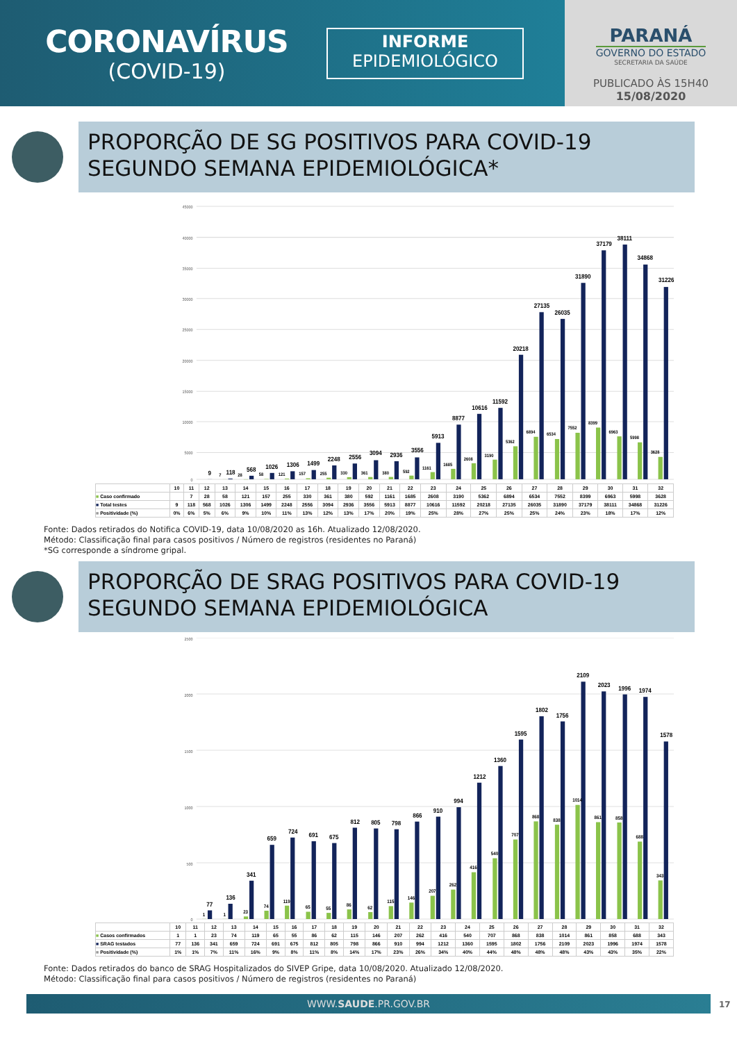CORONAVÍRUS
(COVID-19)
INFORME
EPIDEMIOLÓGICO
PARANÁ
GOVERNO DO ESTADO
SECRETARIA DA SAÚDE
PUBLICADO ÀS 15H40
15/08/2020
PROPORÇÃO DE SG POSITIVOS PARA COVID-19
SEGUNDO SEMANA EPIDEMIOLÓGICA*
45000
40000
35000
30000
25000
20000
15000
10000
5000
0
9
118
568
1026
1306
1499
2248
2556
3094
2936
3556
5913
8877
10616
11592
20218
27135
26035
31890
37179
38111
34868
31226
7
28
58
121
157
255
330
361
380
592
1161
1685
2608
3190
5362
6894
6534
7552
8399
6963
5998
3628
| | 10 | 11 | 12 | 13 | 14 | 15 | 16 | 17 | 18 | 19 | 20 | 21 | 22 | 23 | 24 | 25 | 26 | 27 | 28 | 29 | 30 | 31 | 32 |
| ■ Caso confirmado | | 7 | 28 | 58 | 121 | 157 | 255 | 330 | 361 | 380 | 592 | 1161 | 1685 | 2608 | 3190 | 5362 | 6894 | 6534 | 7552 | 8399 | 6963 | 5998 | 3628 |
| ■ Total testes | 9 | 118 | 568 | 1026 | 1306 | 1499 | 2248 | 2556 | 3094 | 2936 | 3556 | 5913 | 8877 | 10616 | 11592 | 20218 | 27135 | 26035 | 31890 | 37179 | 38111 | 34868 | 31226 |
| ■ Positividade (%) | 0% | 6% | 5% | 6% | 9% | 10% | 11% | 13% | 12% | 13% | 17% | 20% | 19% | 25% | 28% | 27% | 25% | 25% | 24% | 23% | 18% | 17% | 12% |
Fonte: Dados retirados do Notifica COVID-19, data 10/08/2020 as 16h. Atualizado 12/08/2020.
Método: Classificação final para casos positivos / Número de registros (residentes no Paraná)
*SG corresponde a síndrome gripal.
PROPORÇÃO DE SRAG POSITIVOS PARA COVID-19
SEGUNDO SEMANA EPIDEMIOLÓGICA
2500
2000
1500
1000
500
0
77
136
341
659
724
691
675
812
805
798
866
910
994
1212
1360
1595
1802
1756
2109
2023
1996
1974
1578
1
1
23
74
119
65
55
86
62
115
146
207
262
416
540
707
868
838
1014
861
858
688
343
| | 10 | 11 | 12 | 13 | 14 | 15 | 16 | 17 | 18 | 19 | 20 | 21 | 22 | 23 | 24 | 25 | 26 | 27 | 28 | 29 | 30 | 31 | 32 |
| ■ Casos confirmados | 1 | 1 | 23 | 74 | 119 | 65 | 55 | 86 | 62 | 115 | 146 | 207 | 262 | 416 | 540 | 707 | 868 | 838 | 1014 | 861 | 858 | 688 | 343 |
| ■ SRAG testados | 77 | 136 | 341 | 659 | 724 | 691 | 675 | 812 | 805 | 798 | 866 | 910 | 994 | 1212 | 1360 | 1595 | 1802 | 1756 | 2109 | 2023 | 1996 | 1974 | 1578 |
| ■ Positividade (%) | 1% | 1% | 7% | 11% | 16% | 9% | 8% | 11% | 8% | 14% | 17% | 23% | 26% | 34% | 40% | 44% | 48% | 48% | 48% | 43% | 43% | 35% | 22% |
Fonte: Dados retirados do banco de SRAG Hospitalizados do SIVEP Gripe, data 10/08/2020. Atualizado 12/08/2020.
Método: Classificação final para casos positivos / Número de registros (residentes no Paraná)
WWW.SAUDE.PR.GOV.BR
17